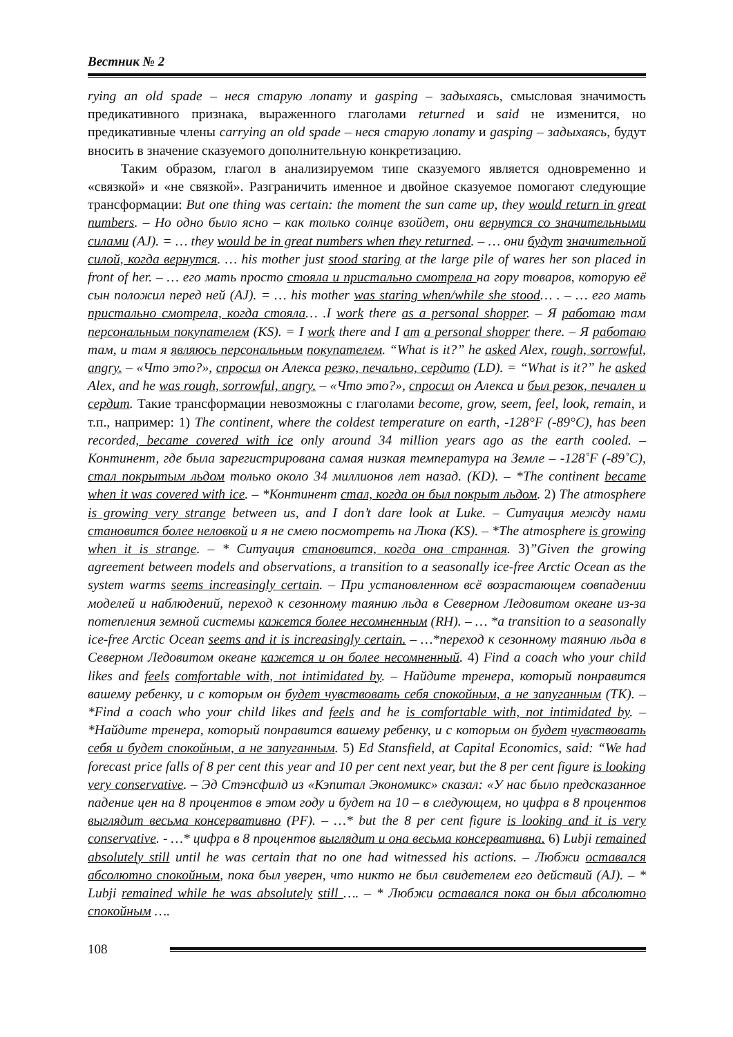Вестник № 2
rying an old spade – неся старую лопату и gasping – задыхаясь, смысловая значимость предикативного признака, выраженного глаголами returned и said не изменится, но предикативные члены carrying an old spade – неся старую лопату и gasping – задыхаясь, будут вносить в значение сказуемого дополнительную конкретизацию.
Таким образом, глагол в анализируемом типе сказуемого является одновременно и «связкой» и «не связкой». Разграничить именное и двойное сказуемое помогают следующие трансформации: But one thing was certain: the moment the sun came up, they would return in great numbers. – Но одно было ясно – как только солнце взойдет, они вернутся со значительными силами (AJ). = … they would be in great numbers when they returned. – … они будут значительной силой, когда вернутся. … his mother just stood staring at the large pile of wares her son placed in front of her. – … его мать просто стояла и пристально смотрела на гору товаров, которую её сын положил перед ней (AJ). = … his mother was staring when/while she stood… . – … его мать пристально смотрела, когда стояла… .I work there as a personal shopper. – Я работаю там персональным покупателем (KS). = I work there and I am a personal shopper there. – Я работаю там, и там я являюсь персональным покупателем. “What is it?” he asked Alex, rough, sorrowful, angry. – «Что это?», спросил он Алекса резко, печально, сердито (LD). = “What is it?” he asked Alex, and he was rough, sorrowful, angry. – «Что это?», спросил он Алекса и был резок, печален и сердит. Такие трансформации невозможны с глаголами become, grow, seem, feel, look, remain, и т.п., например: 1) The continent, where the coldest temperature on earth, -128°F (-89°C), has been recorded, became covered with ice only around 34 million years ago as the earth cooled. – Континент, где была зарегистрирована самая низкая температура на Земле – -128˚F (-89˚C), стал покрытым льдом только около 34 миллионов лет назад. (KD). – *The continent became when it was covered with ice. – *Континент стал, когда он был покрыт льдом. 2) The atmosphere is growing very strange between us, and I don’t dare look at Luke. – Ситуация между нами становится более неловкой и я не смею посмотреть на Люка (KS). – *The atmosphere is growing when it is strange. – * Ситуация становится, когда она странная. 3)”Given the growing agreement between models and observations, a transition to a seasonally ice-free Arctic Ocean as the system warms seems increasingly certain. – При установленном всё возрастающем совпадении моделей и наблюдений, переход к сезонному таянию льда в Северном Ледовитом океане из-за потепления земной системы кажется более несомненным (RH). – … *a transition to a seasonally ice-free Arctic Ocean seems and it is increasingly certain. – …*переход к сезонному таянию льда в Северном Ледовитом океане кажется и он более несомненный. 4) Find a coach who your child likes and feels comfortable with, not intimidated by. – Найдите тренера, который понравится вашему ребенку, и с которым он будет чувствовать себя спокойным, а не запуганным (TK). – *Find a coach who your child likes and feels and he is comfortable with, not intimidated by. – *Найдите тренера, который понравится вашему ребенку, и с которым он будет чувствовать себя и будет спокойным, а не запуганным. 5) Ed Stansfield, at Capital Economics, said: “We had forecast price falls of 8 per cent this year and 10 per cent next year, but the 8 per cent figure is looking very conservative. – Эд Стэнсфилд из «Кэпитал Экономикс» сказал: «У нас было предсказанное падение цен на 8 процентов в этом году и будет на 10 – в следующем, но цифра в 8 процентов выглядит весьма консервативно (PF). – …* but the 8 per cent figure is looking and it is very conservative. - …* цифра в 8 процентов выглядит и она весьма консервативна. 6) Lubji remained absolutely still until he was certain that no one had witnessed his actions. – Любжи оставался абсолютно спокойным, пока был уверен, что никто не был свидетелем его действий (AJ). – * Lubji remained while he was absolutely still …. – * Любжи оставался пока он был абсолютно спокойным ….
108